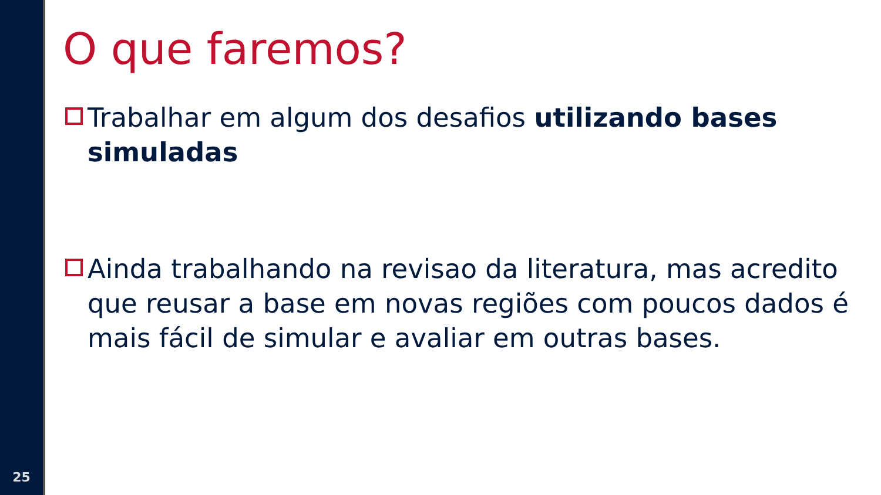O que faremos?
Trabalhar em algum dos desafios utilizando bases simuladas
Ainda trabalhando na revisao da literatura, mas acredito que reusar a base em novas regiões com poucos dados é mais fácil de simular e avaliar em outras bases.
25